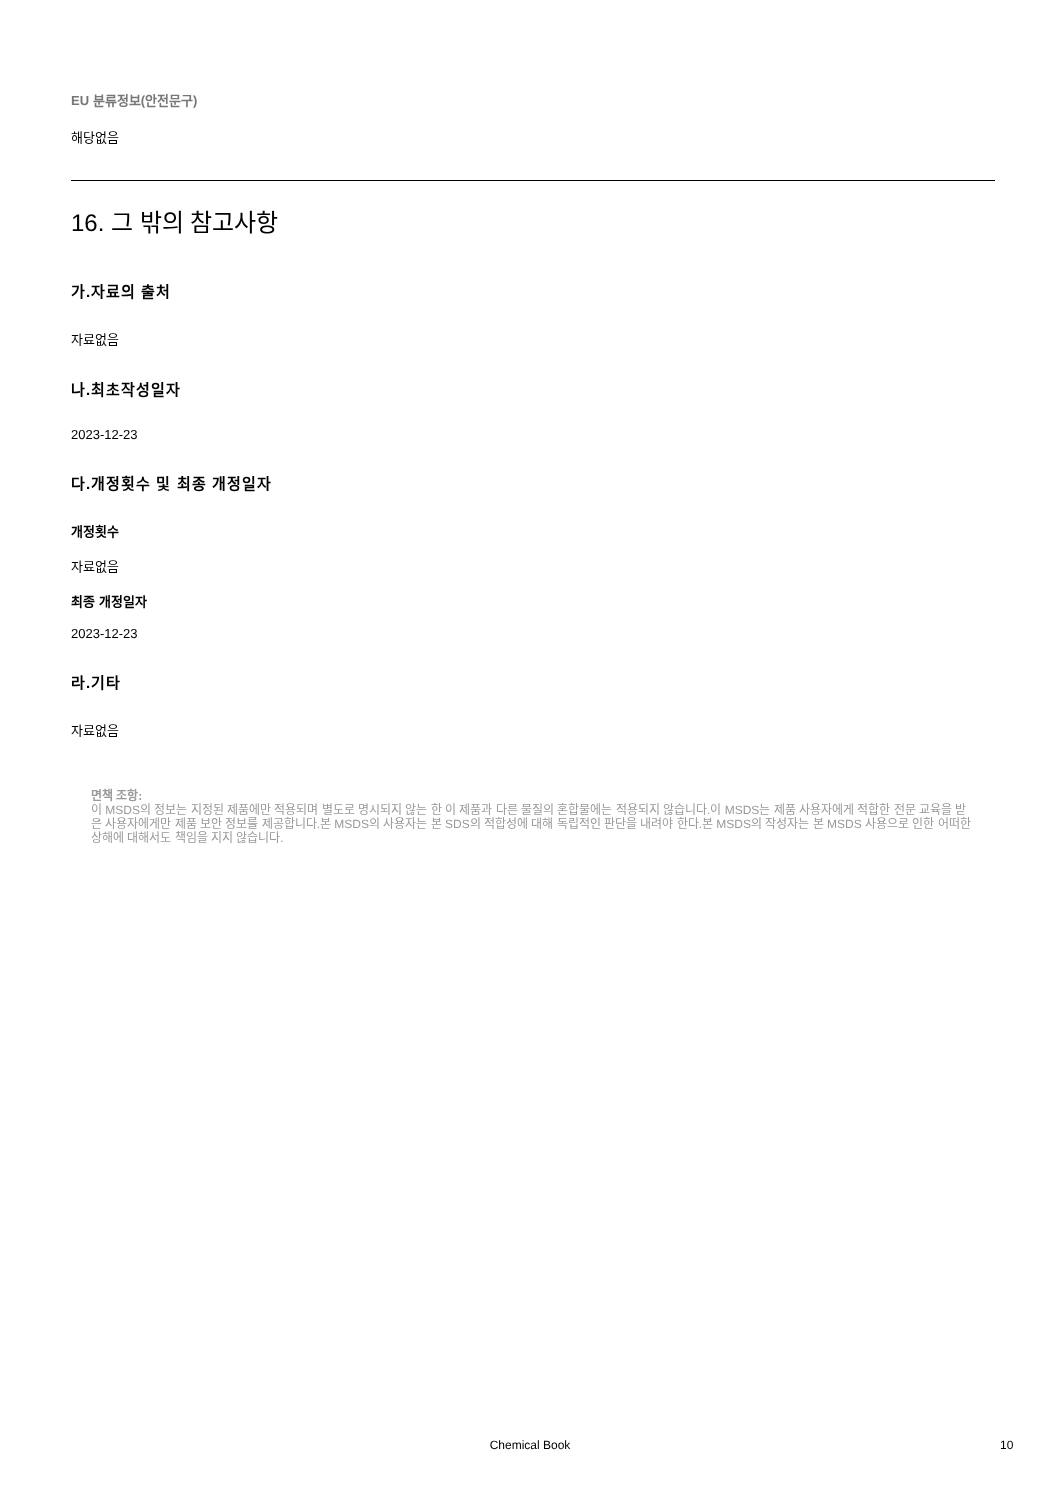EU 분류정보(안전문구)
해당없음
16. 그 밖의 참고사항
가.자료의 출처
자료없음
나.최초작성일자
2023-12-23
다.개정횟수 및 최종 개정일자
개정횟수
자료없음
최종 개정일자
2023-12-23
라.기타
자료없음
면책 조항:
이 MSDS의 정보는 지정된 제품에만 적용되며 별도로 명시되지 않는 한 이 제품과 다른 물질의 혼합물에는 적용되지 않습니다.이 MSDS는 제품 사용자에게 적합한 전문 교육을 받은 사용자에게만 제품 보안 정보를 제공합니다.본 MSDS의 사용자는 본 SDS의 적합성에 대해 독립적인 판단을 내려야 한다.본 MSDS의 작성자는 본 MSDS 사용으로 인한 어떠한 상해에 대해서도 책임을 지지 않습니다.
Chemical Book 10